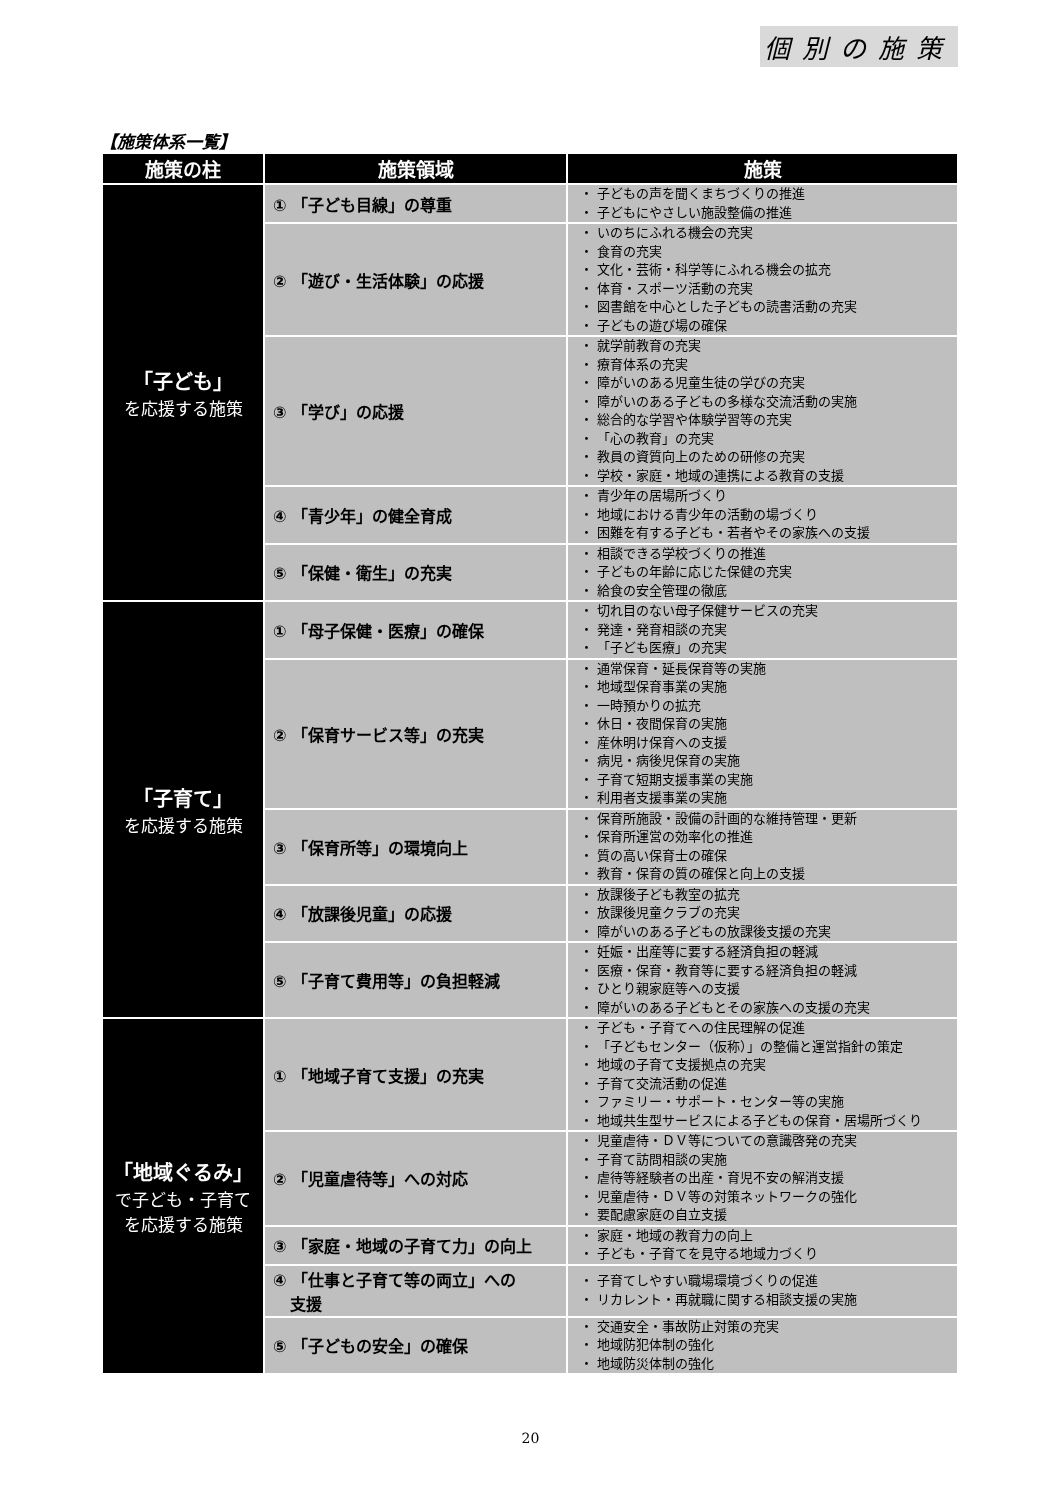個別の施策
【施策体系一覧】
| 施策の柱 | 施策領域 | 施策 |
| --- | --- | --- |
| 「子ども」 を応援する施策 | ① 「子ども目線」の尊重 | ・ 子どもの声を聞くまちづくりの推進 ・ 子どもにやさしい施設整備の推進 |
| | ② 「遊び・生活体験」の応援 | ・ いのちにふれる機会の充実 ・ 食育の充実 ・ 文化・芸術・科学等にふれる機会の拡充 ・ 体育・スポーツ活動の充実 ・ 図書館を中心とした子どもの読書活動の充実 ・ 子どもの遊び場の確保 |
| | ③ 「学び」の応援 | ・ 就学前教育の充実 ・ 療育体系の充実 ・ 障がいのある児童生徒の学びの充実 ・ 障がいのある子どもの多様な交流活動の実施 ・ 総合的な学習や体験学習等の充実 ・ 「心の教育」の充実 ・ 教員の資質向上のための研修の充実 ・ 学校・家庭・地域の連携による教育の支援 |
| | ④ 「青少年」の健全育成 | ・ 青少年の居場所づくり ・ 地域における青少年の活動の場づくり ・ 困難を有する子ども・若者やその家族への支援 |
| | ⑤ 「保健・衛生」の充実 | ・ 相談できる学校づくりの推進 ・ 子どもの年齢に応じた保健の充実 ・ 給食の安全管理の徹底 |
| 「子育て」 を応援する施策 | ① 「母子保健・医療」の確保 | ・ 切れ目のない母子保健サービスの充実 ・ 発達・発育相談の充実 ・ 「子ども医療」の充実 |
| | ② 「保育サービス等」の充実 | ・ 通常保育・延長保育等の実施 ・ 地域型保育事業の実施 ・ 一時預かりの拡充 ・ 休日・夜間保育の実施 ・ 産休明け保育への支援 ・ 病児・病後児保育の実施 ・ 子育て短期支援事業の実施 ・ 利用者支援事業の実施 |
| | ③ 「保育所等」の環境向上 | ・ 保育所施設・設備の計画的な維持管理・更新 ・ 保育所運営の効率化の推進 ・ 質の高い保育士の確保 ・ 教育・保育の質の確保と向上の支援 |
| | ④ 「放課後児童」の応援 | ・ 放課後子ども教室の拡充 ・ 放課後児童クラブの充実 ・ 障がいのある子どもの放課後支援の充実 |
| | ⑤ 「子育て費用等」の負担軽減 | ・ 妊娠・出産等に要する経済負担の軽減 ・ 医療・保育・教育等に要する経済負担の軽減 ・ ひとり親家庭等への支援 ・ 障がいのある子どもとその家族への支援の充実 |
| 「地域ぐるみ」 で子ども・子育て を応援する施策 | ① 「地域子育て支援」の充実 | ・ 子ども・子育てへの住民理解の促進 ・ 「子どもセンター（仮称）」の整備と運営指針の策定 ・ 地域の子育て支援拠点の充実 ・ 子育て交流活動の促進 ・ ファミリー・サポート・センター等の実施 ・ 地域共生型サービスによる子どもの保育・居場所づくり |
| | ② 「児童虐待等」への対応 | ・ 児童虐待・ＤＶ等についての意識啓発の充実 ・ 子育て訪問相談の実施 ・ 虐待等経験者の出産・育児不安の解消支援 ・ 児童虐待・ＤＶ等の対策ネットワークの強化 ・ 要配慮家庭の自立支援 |
| | ③ 「家庭・地域の子育て力」の向上 | ・ 家庭・地域の教育力の向上 ・ 子ども・子育てを見守る地域力づくり |
| | ④ 「仕事と子育て等の両立」への 支援 | ・ 子育てしやすい職場環境づくりの促進 ・ リカレント・再就職に関する相談支援の実施 |
| | ⑤ 「子どもの安全」の確保 | ・ 交通安全・事故防止対策の充実 ・ 地域防犯体制の強化 ・ 地域防災体制の強化 |
20